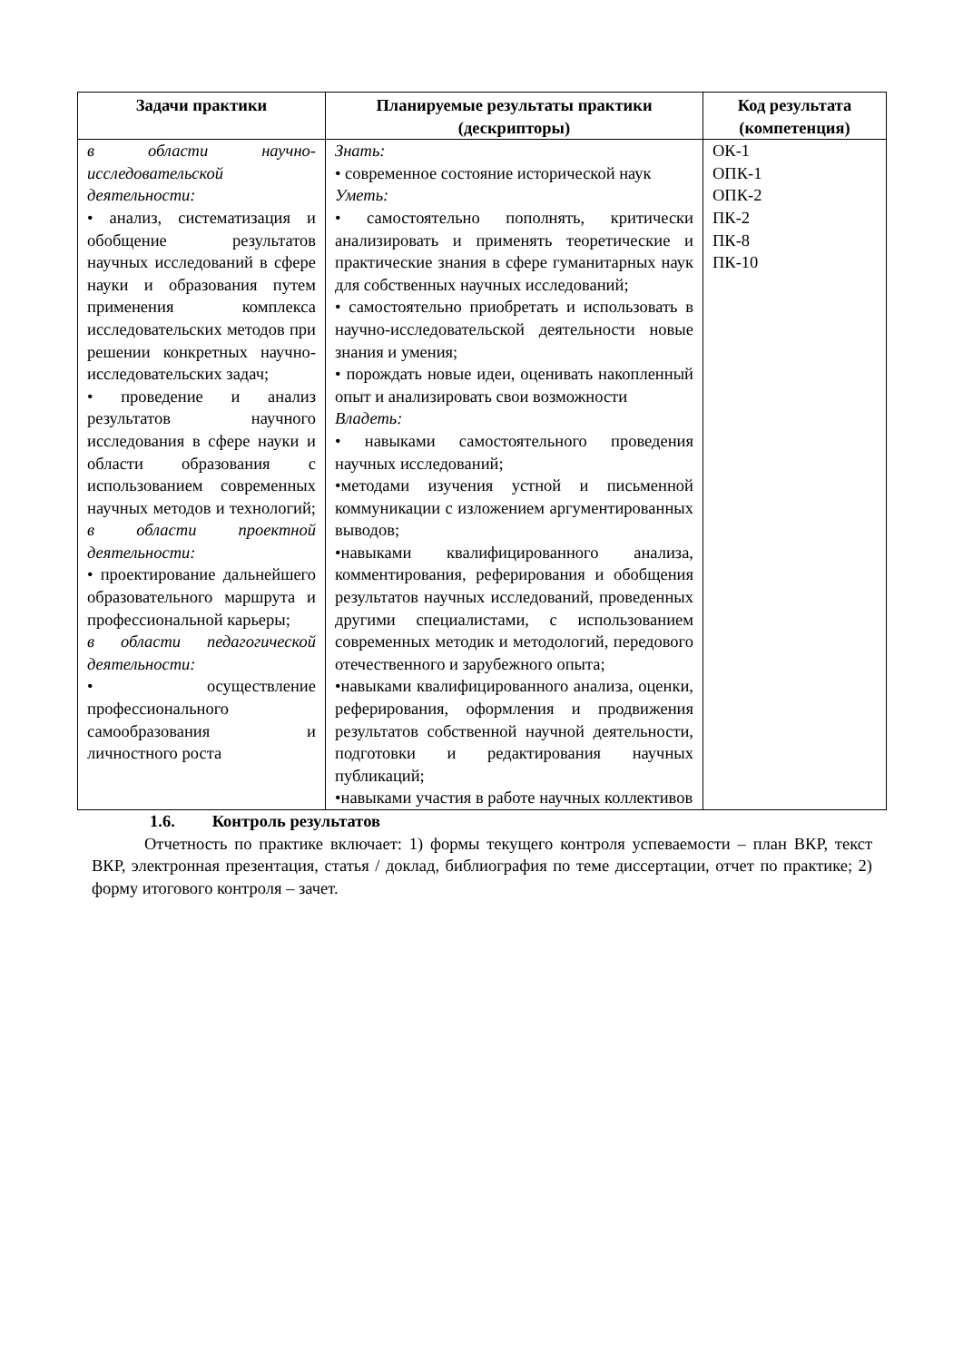| Задачи практики | Планируемые результаты практики (дескрипторы) | Код результата (компетенция) |
| --- | --- | --- |
| в области научно-исследовательской деятельности: • анализ, систематизация и обобщение результатов научных исследований в сфере науки и образования путем применения комплекса исследовательских методов при решении конкретных научно-исследовательских задач; • проведение и анализ результатов научного исследования в сфере науки и области образования с использованием современных научных методов и технологий; в области проектной деятельности: • проектирование дальнейшего образовательного маршрута и профессиональной карьеры; в области педагогической деятельности: • осуществление профессионального самообразования и личностного роста | Знать: • современное состояние исторической наук Уметь: • самостоятельно пополнять, критически анализировать и применять теоретические и практические знания в сфере гуманитарных наук для собственных научных исследований; • самостоятельно приобретать и использовать в научно-исследовательской деятельности новые знания и умения; • порождать новые идеи, оценивать накопленный опыт и анализировать свои возможности Владеть: • навыками самостоятельного проведения научных исследований; •методами изучения устной и письменной коммуникации с изложением аргументированных выводов; •навыками квалифицированного анализа, комментирования, реферирования и обобщения результатов научных исследований, проведенных другими специалистами, с использованием современных методик и методологий, передового отечественного и зарубежного опыта; •навыками квалифицированного анализа, оценки, реферирования, оформления и продвижения результатов собственной научной деятельности, подготовки и редактирования научных публикаций; •навыками участия в работе научных коллективов | ОК-1 ОПК-1 ОПК-2 ПК-2 ПК-8 ПК-10 |
1.6. Контроль результатов
Отчетность по практике включает: 1) формы текущего контроля успеваемости – план ВКР, текст ВКР, электронная презентация, статья / доклад, библиография по теме диссертации, отчет по практике; 2) форму итогового контроля – зачет.